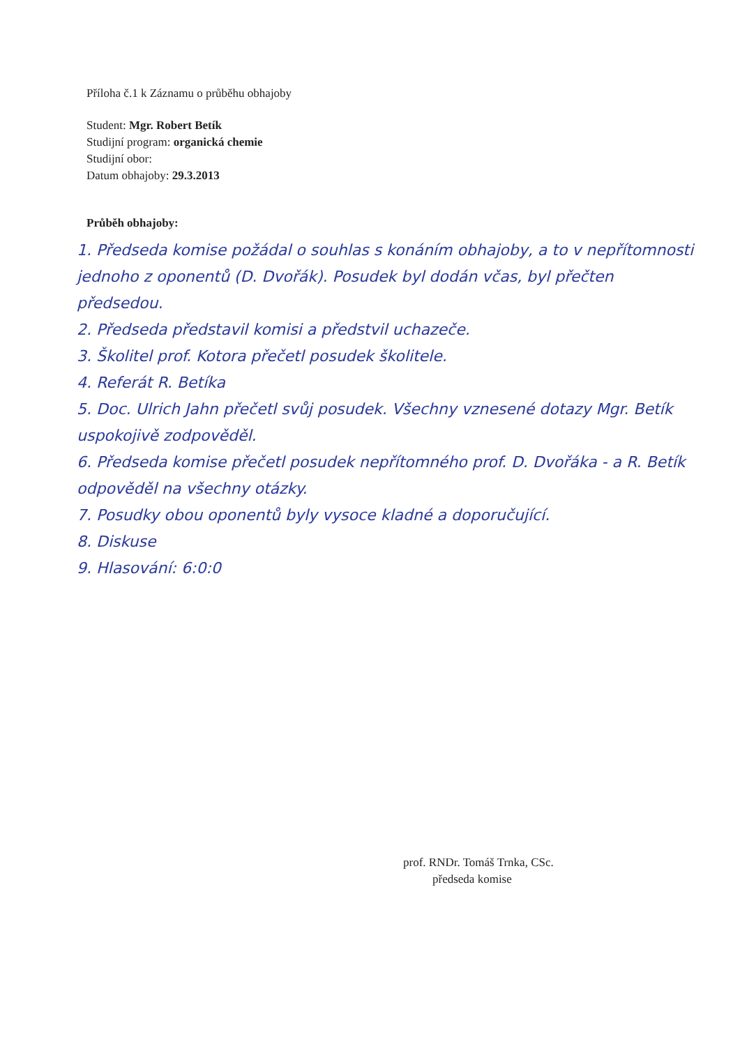Příloha č.1 k Záznamu o průběhu obhajoby
Student: Mgr. Robert Betík
Studijní program: organická chemie
Studijní obor:
Datum obhajoby: 29.3.2013
Průběh obhajoby:
1. Předseda komise požádal o souhlas s konáním obhajoby, a to v nepřítomnosti jednoho z oponentů (D. Dvořák). Posudek byl dodán včas, byl přečten předsedou.
2. Předseda představil komisi a předstvil uchazeče.
3. Školitel prof. Kotora přečetl posudek školitele.
4. Referát R. Betíka
5. Doc. Ulrich Jahn přečetl svůj posudek. Všechny vznesené dotazy Mgr. Betík uspokojivě zodpověděl.
6. Předseda komise přečetl posudek nepřítomného prof. D. Dvořáka - a R. Betík odpověděl na všechny otázky.
7. Posudky obou oponentů byly vysoce kladné a doporučující.
8. Diskuse
9. Hlasování: 6:0:0
prof. RNDr. Tomáš Trnka, CSc.
předseda komise